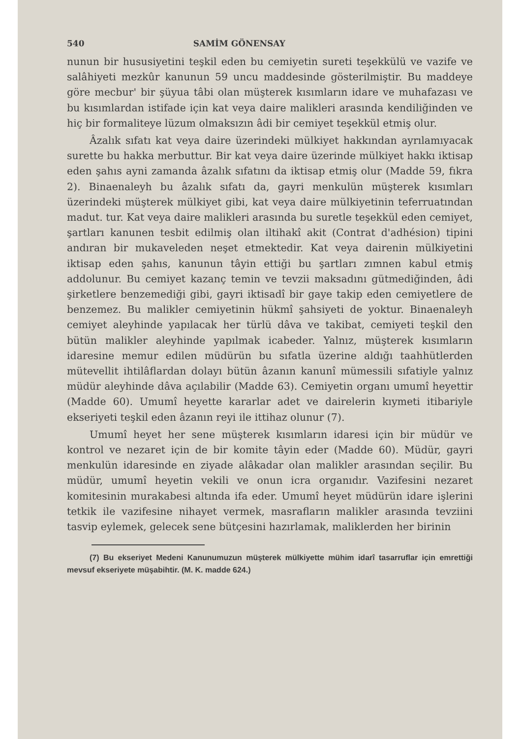540 SAMİM GÖNENSAY
nunun bir hususiyetini teşkil eden bu cemiyetin sureti teşekkülü ve vazife ve salâhiyeti mezkûr kanunun 59 uncu maddesinde gösterilmiştir. Bu maddeye göre mecbur' bir şüyua tâbi olan müşterek kısımların idare ve muhafazası ve bu kısımlardan istifade için kat veya daire malikleri arasında kendiliğinden ve hiç bir formaliteye lüzum olmaksızın âdi bir cemiyet teşekkül etmiş olur.
Âzalık sıfatı kat veya daire üzerindeki mülkiyet hakkından ayrılamıyacak surette bu hakka merbuttur. Bir kat veya daire üzerinde mülkiyet hakkı iktisap eden şahıs ayni zamanda âzalık sıfatını da iktisap etmiş olur (Madde 59, fıkra 2). Binaenaleyh bu âzalık sıfatı da, gayri menkulün müşterek kısımları üzerindeki müşterek mülkiyet gibi, kat veya daire mülkiyetinin teferruatından madut. tur. Kat veya daire malikleri arasında bu suretle teşekkül eden cemiyet, şartları kanunen tesbit edilmiş olan iltihakî akit (Contrat d'adhésion) tipini andıran bir mukaveleden neşet etmektedir. Kat veya dairenin mülkiyetini iktisap eden şahıs, kanunun tâyin ettiği bu şartları zımnen kabul etmiş addolunur. Bu cemiyet kazanç temin ve tevzii maksadını gütmediğinden, âdi şirketlere benzemediği gibi, gayri iktisadî bir gaye takip eden cemiyetlere de benzemez. Bu malikler cemiyetinin hükmî şahsiyeti de yoktur. Binaenaleyh cemiyet aleyhinde yapılacak her türlü dâva ve takibat, cemiyeti teşkil den bütün malikler aleyhinde yapılmak icabeder. Yalnız, müşterek kısımların idaresine memur edilen müdürün bu sıfatla üzerine aldığı taahhütlerden mütevellit ihtilâflardan dolayı bütün âzanın kanunî mümessili sıfatiyle yalnız müdür aleyhinde dâva açılabilir (Madde 63). Cemiyetin organı umumî heyettir (Madde 60). Umumî heyette kararlar adet ve dairelerin kıymeti itibariyle ekseriyeti teşkil eden âzanın reyi ile ittihaz olunur (7).
Umumî heyet her sene müşterek kısımların idaresi için bir müdür ve kontrol ve nezaret için de bir komite tâyin eder (Madde 60). Müdür, gayri menkulün idaresinde en ziyade alâkadar olan malikler arasından seçilir. Bu müdür, umumî heyetin vekili ve onun icra organıdır. Vazifesini nezaret komitesinin murakabesi altında ifa eder. Umumî heyet müdürün idare işlerini tetkik ile vazifesine nihayet vermek, masrafların malikler arasında tevziini tasvip eylemek, gelecek sene bütçesini hazırlamak, maliklerden her birinin
(7) Bu ekseriyet Medeni Kanunumuzun müşterek mülkiyette mühim idarî tasarruflar için emrettiği mevsuf ekseriyete müşabihtir. (M. K. madde 624.)